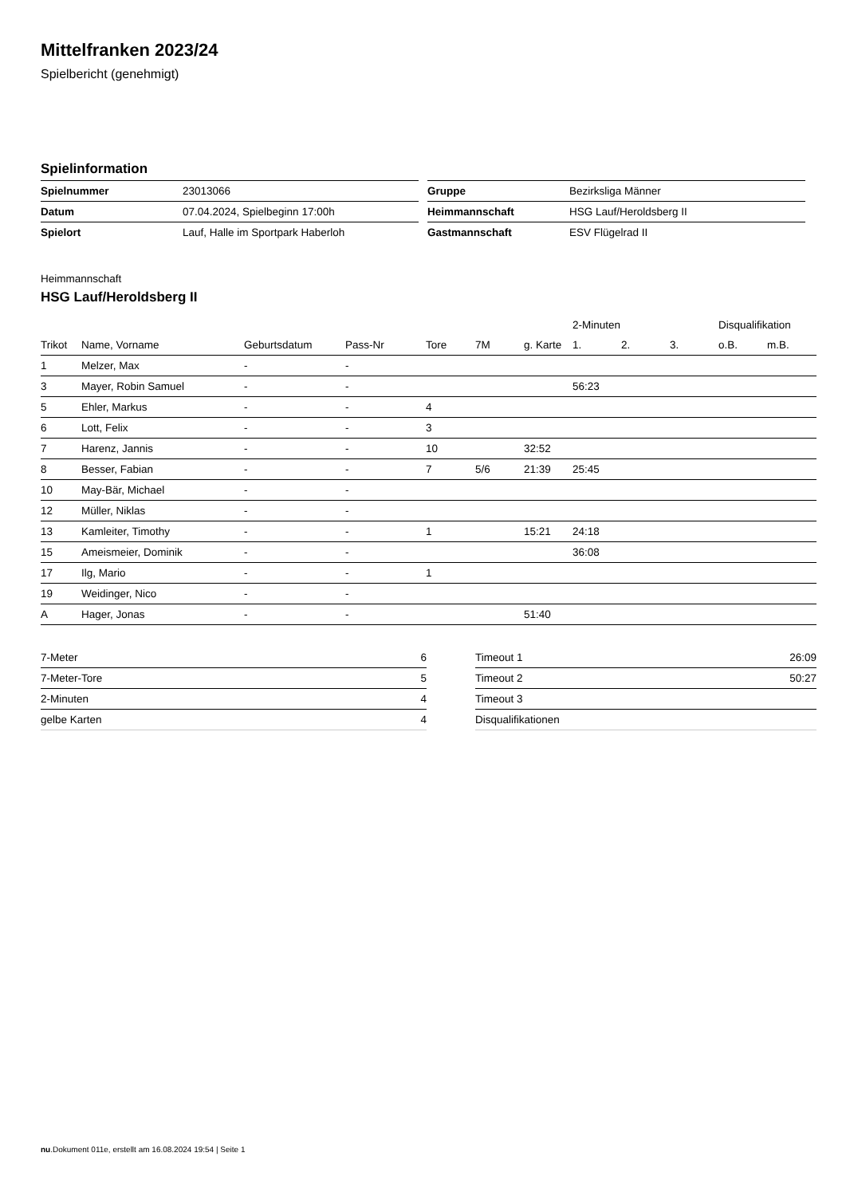Mittelfranken 2023/24
Spielbericht (genehmigt)
Spielinformation
| Spielnummer | 23013066 |
| Datum | 07.04.2024, Spielbeginn 17:00h |
| Spielort | Lauf, Halle im Sportpark Haberloh |
| Gruppe | Bezirksliga Männer |
| Heimmannschaft | HSG Lauf/Heroldsberg II |
| Gastmannschaft | ESV Flügelrad II |
Heimmannschaft
HSG Lauf/Heroldsberg II
| | | | | | | | 2-Minuten | | | Disqualifikation | |
| --- | --- | --- | --- | --- | --- | --- | --- | --- | --- | --- | --- |
| Trikot | Name, Vorname | Geburtsdatum | Pass-Nr | Tore | 7M | g. Karte | 1. | 2. | 3. | o.B. | m.B. |
| 1 | Melzer, Max | - | - | | | | | | | | |
| 3 | Mayer, Robin Samuel | - | - | | | | 56:23 | | | | |
| 5 | Ehler, Markus | - | - | 4 | | | | | | | |
| 6 | Lott, Felix | - | - | 3 | | | | | | | |
| 7 | Harenz, Jannis | - | - | 10 | | 32:52 | | | | | |
| 8 | Besser, Fabian | - | - | 7 | 5/6 | 21:39 | 25:45 | | | | |
| 10 | May-Bär, Michael | - | - | | | | | | | | |
| 12 | Müller, Niklas | - | - | | | | | | | | |
| 13 | Kamleiter, Timothy | - | - | 1 | | 15:21 | 24:18 | | | | |
| 15 | Ameismeier, Dominik | - | - | | | | 36:08 | | | | |
| 17 | Ilg, Mario | - | - | 1 | | | | | | | |
| 19 | Weidinger, Nico | - | - | | | | | | | | |
| A | Hager, Jonas | - | - | | | 51:40 | | | | | |
| 7-Meter | 6 |
| 7-Meter-Tore | 5 |
| 2-Minuten | 4 |
| gelbe Karten | 4 |
| Timeout 1 | 26:09 |
| Timeout 2 | 50:27 |
| Timeout 3 | |
| Disqualifikationen | |
nu.Dokument 011e, erstellt am 16.08.2024 19:54 | Seite 1